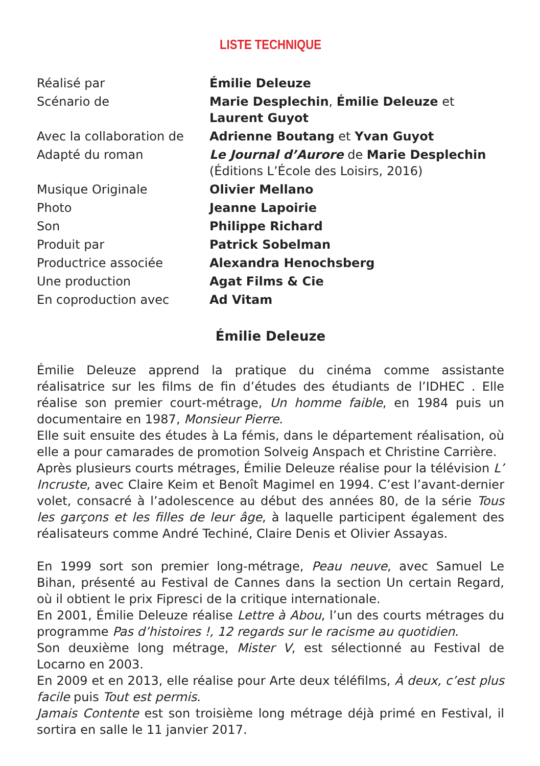LISTE TECHNIQUE
| Réalisé par | Émilie Deleuze |
| Scénario de | Marie Desplechin , Émilie Deleuze et Laurent Guyot |
| Avec la collaboration de | Adrienne Boutang et Yvan Guyot |
| Adapté du roman | Le Journal d’Aurore de Marie Desplechin (Éditions L’École des Loisirs, 2016) |
| Musique Originale | Olivier Mellano |
| Photo | Jeanne Lapoirie |
| Son | Philippe Richard |
| Produit par | Patrick Sobelman |
| Productrice associée | Alexandra Henochsberg |
| Une production | Agat Films & Cie |
| En coproduction avec | Ad Vitam |
Émilie Deleuze
Émilie Deleuze apprend la pratique du cinéma comme assistante réalisatrice sur les films de fin d’études des étudiants de l’IDHEC . Elle réalise son premier court-métrage, Un homme faible, en 1984 puis un documentaire en 1987, Monsieur Pierre.
Elle suit ensuite des études à La fémis, dans le département réalisation, où elle a pour camarades de promotion Solveig Anspach et Christine Carrière.
Après plusieurs courts métrages, Émilie Deleuze réalise pour la télévision L’ Incruste, avec Claire Keim et Benoît Magimel en 1994. C’est l’avant-dernier volet, consacré à l’adolescence au début des années 80, de la série Tous les garçons et les filles de leur âge, à laquelle participent également des réalisateurs comme André Techiné, Claire Denis et Olivier Assayas.
En 1999 sort son premier long-métrage, Peau neuve, avec Samuel Le Bihan, présenté au Festival de Cannes dans la section Un certain Regard, où il obtient le prix Fipresci de la critique internationale.
En 2001, Émilie Deleuze réalise Lettre à Abou, l’un des courts métrages du programme Pas d’histoires !, 12 regards sur le racisme au quotidien.
Son deuxième long métrage, Mister V, est sélectionné au Festival de Locarno en 2003.
En 2009 et en 2013, elle réalise pour Arte deux téléfilms, À deux, c’est plus facile puis Tout est permis.
Jamais Contente est son troisième long métrage déjà primé en Festival, il sortira en salle le 11 janvier 2017.